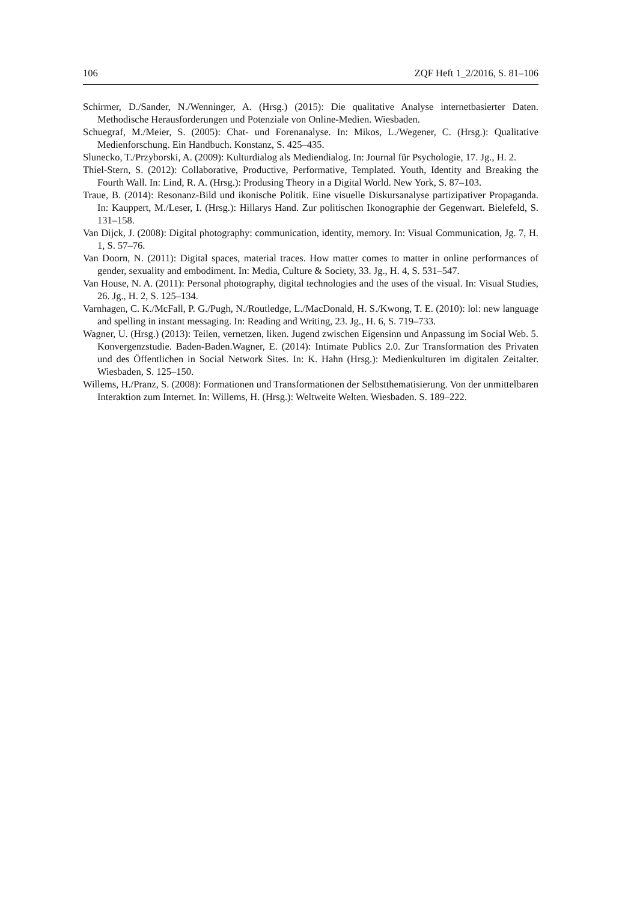106 ZQF Heft 1_2/2016, S. 81–106
Schirmer, D./Sander, N./Wenninger, A. (Hrsg.) (2015): Die qualitative Analyse internetbasierter Daten. Methodische Herausforderungen und Potenziale von Online-Medien. Wiesbaden.
Schuegraf, M./Meier, S. (2005): Chat- und Forenanalyse. In: Mikos, L./Wegener, C. (Hrsg.): Qualitative Medienforschung. Ein Handbuch. Konstanz, S. 425–435.
Slunecko, T./Przyborski, A. (2009): Kulturdialog als Mediendialog. In: Journal für Psychologie, 17. Jg., H. 2.
Thiel-Stern, S. (2012): Collaborative, Productive, Performative, Templated. Youth, Identity and Breaking the Fourth Wall. In: Lind, R. A. (Hrsg.): Produsing Theory in a Digital World. New York, S. 87–103.
Traue, B. (2014): Resonanz-Bild und ikonische Politik. Eine visuelle Diskursanalyse partizipativer Propaganda. In: Kauppert, M./Leser, I. (Hrsg.): Hillarys Hand. Zur politischen Ikonographie der Gegenwart. Bielefeld, S. 131–158.
Van Dijck, J. (2008): Digital photography: communication, identity, memory. In: Visual Communication, Jg. 7, H. 1, S. 57–76.
Van Doorn, N. (2011): Digital spaces, material traces. How matter comes to matter in online performances of gender, sexuality and embodiment. In: Media, Culture & Society, 33. Jg., H. 4, S. 531–547.
Van House, N. A. (2011): Personal photography, digital technologies and the uses of the visual. In: Visual Studies, 26. Jg., H. 2, S. 125–134.
Varnhagen, C. K./McFall, P. G./Pugh, N./Routledge, L./MacDonald, H. S./Kwong, T. E. (2010): lol: new language and spelling in instant messaging. In: Reading and Writing, 23. Jg., H. 6, S. 719–733.
Wagner, U. (Hrsg.) (2013): Teilen, vernetzen, liken. Jugend zwischen Eigensinn und Anpassung im Social Web. 5. Konvergenzstudie. Baden-Baden.Wagner, E. (2014): Intimate Publics 2.0. Zur Transformation des Privaten und des Öffentlichen in Social Network Sites. In: K. Hahn (Hrsg.): Medienkulturen im digitalen Zeitalter. Wiesbaden, S. 125–150.
Willems, H./Pranz, S. (2008): Formationen und Transformationen der Selbstthematisierung. Von der unmittelbaren Interaktion zum Internet. In: Willems, H. (Hrsg.): Weltweite Welten. Wiesbaden. S. 189–222.